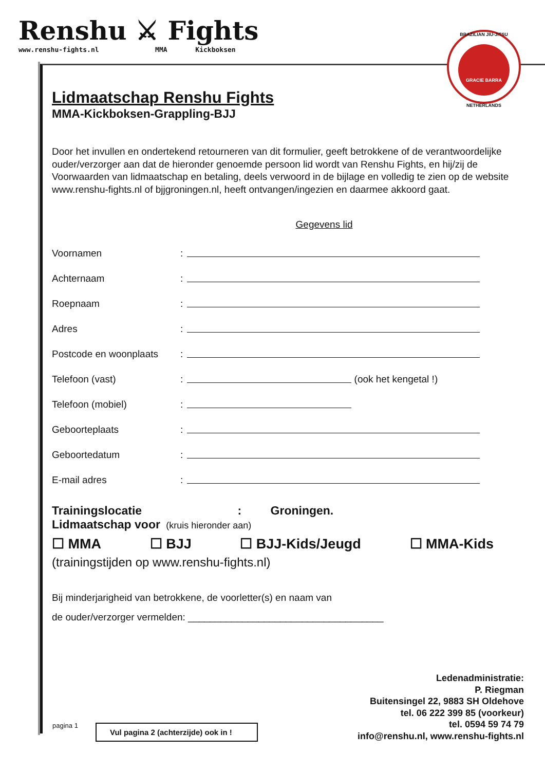Renshu ⚔ Fights
www.renshu-fights.nl MMA Kickboksen
BRAZILIAN JIU-JITSU
GRACIE BARRA
NETHERLANDS
Lidmaatschap Renshu Fights
MMA-Kickboksen-Grappling-BJJ
Door het invullen en ondertekend retourneren van dit formulier, geeft betrokkene of de verantwoordelijke ouder/verzorger aan dat de hieronder genoemde persoon lid wordt van Renshu Fights, en hij/zij de Voorwaarden van lidmaatschap en betaling, deels verwoord in de bijlage en volledig te zien op de website www.renshu-fights.nl of bjjgroningen.nl, heeft ontvangen/ingezien en daarmee akkoord gaat.
Gegevens lid
Voornamen:
Achternaam:
Roepnaam:
Adres:
Postcode en woonplaats:
Telefoon (vast): (ook het kengetal !)
Telefoon (mobiel):
Geboorteplaats:
Geboortedatum:
E-mail adres:
Trainingslocatie : Groningen.
Lidmaatschap voor (kruis hieronder aan)
☐ MMA ☐ BJJ ☐ BJJ-Kids/Jeugd ☐ MMA-Kids
(trainingstijden op www.renshu-fights.nl)
Bij minderjarigheid van betrokkene, de voorletter(s) en naam van
de ouder/verzorger vermelden: ____________________________________
Ledenadministratie:
P. Riegman
Buitensingel 22, 9883 SH Oldehove
tel. 06 222 399 85 (voorkeur)
tel. 0594 59 74 79
info@renshu.nl, www.renshu-fights.nl
pagina 1
Vul pagina 2 (achterzijde) ook in !